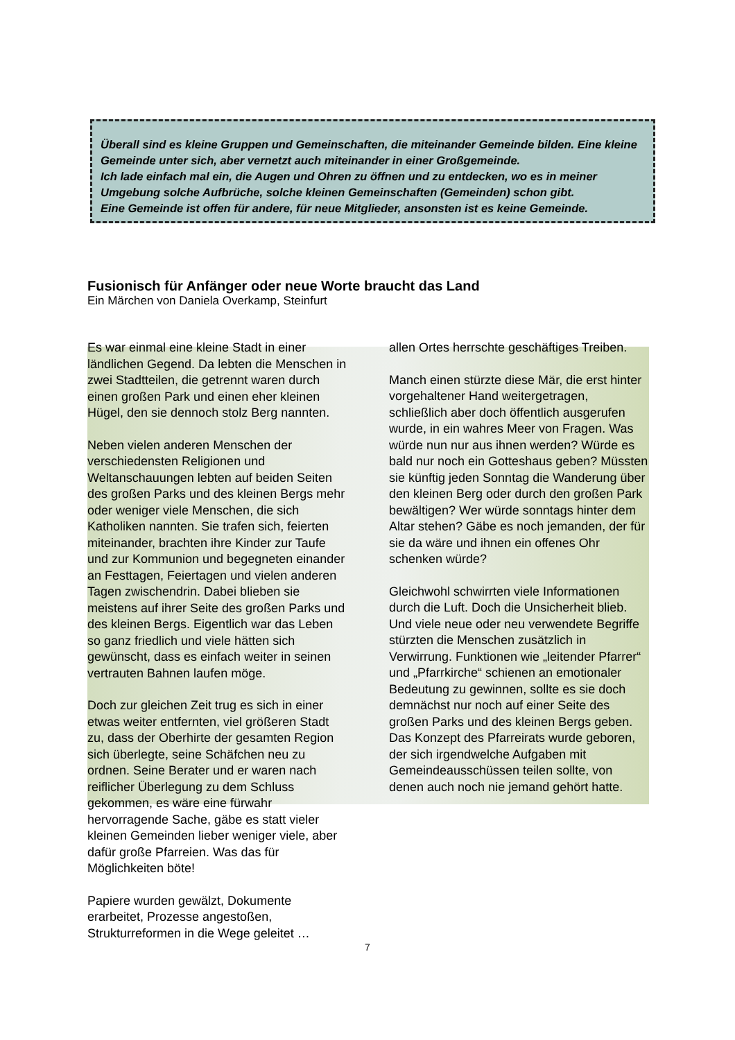Überall sind es kleine Gruppen und Gemeinschaften, die miteinander Gemeinde bilden. Eine kleine Gemeinde unter sich, aber vernetzt auch miteinander in einer Großgemeinde.
Ich lade einfach mal ein, die Augen und Ohren zu öffnen und zu entdecken, wo es in meiner Umgebung solche Aufbrüche, solche kleinen Gemeinschaften (Gemeinden) schon gibt.
Eine Gemeinde ist offen für andere, für neue Mitglieder, ansonsten ist es keine Gemeinde.
Fusionisch für Anfänger oder neue Worte braucht das Land
Ein Märchen von Daniela Overkamp, Steinfurt
Es war einmal eine kleine Stadt in einer ländlichen Gegend. Da lebten die Menschen in zwei Stadtteilen, die getrennt waren durch einen großen Park und einen eher kleinen Hügel, den sie dennoch stolz Berg nannten.
Neben vielen anderen Menschen der verschiedensten Religionen und Weltanschauungen lebten auf beiden Seiten des großen Parks und des kleinen Bergs mehr oder weniger viele Menschen, die sich Katholiken nannten. Sie trafen sich, feierten miteinander, brachten ihre Kinder zur Taufe und zur Kommunion und begegneten einander an Festtagen, Feiertagen und vielen anderen Tagen zwischendrin. Dabei blieben sie meistens auf ihrer Seite des großen Parks und des kleinen Bergs. Eigentlich war das Leben so ganz friedlich und viele hätten sich gewünscht, dass es einfach weiter in seinen vertrauten Bahnen laufen möge.
Doch zur gleichen Zeit trug es sich in einer etwas weiter entfernten, viel größeren Stadt zu, dass der Oberhirte der gesamten Region sich überlegte, seine Schäfchen neu zu ordnen. Seine Berater und er waren nach reiflicher Überlegung zu dem Schluss gekommen, es wäre eine fürwahr hervorragende Sache, gäbe es statt vieler kleinen Gemeinden lieber weniger viele, aber dafür große Pfarreien. Was das für Möglichkeiten böte!
Papiere wurden gewälzt, Dokumente erarbeitet, Prozesse angestoßen, Strukturreformen in die Wege geleitet …
allen Ortes herrschte geschäftiges Treiben.
Manch einen stürzte diese Mär, die erst hinter vorgehaltener Hand weitergetragen, schließlich aber doch öffentlich ausgerufen wurde, in ein wahres Meer von Fragen. Was würde nun nur aus ihnen werden? Würde es bald nur noch ein Gotteshaus geben? Müssten sie künftig jeden Sonntag die Wanderung über den kleinen Berg oder durch den großen Park bewältigen? Wer würde sonntags hinter dem Altar stehen? Gäbe es noch jemanden, der für sie da wäre und ihnen ein offenes Ohr schenken würde?
Gleichwohl schwirrten viele Informationen durch die Luft. Doch die Unsicherheit blieb. Und viele neue oder neu verwendete Begriffe stürzten die Menschen zusätzlich in Verwirrung. Funktionen wie „leitender Pfarrer“ und „Pfarrkirche“ schienen an emotionaler Bedeutung zu gewinnen, sollte es sie doch demnächst nur noch auf einer Seite des großen Parks und des kleinen Bergs geben. Das Konzept des Pfarreirats wurde geboren, der sich irgendwelche Aufgaben mit Gemeindeausschüssen teilen sollte, von denen auch noch nie jemand gehört hatte.
7